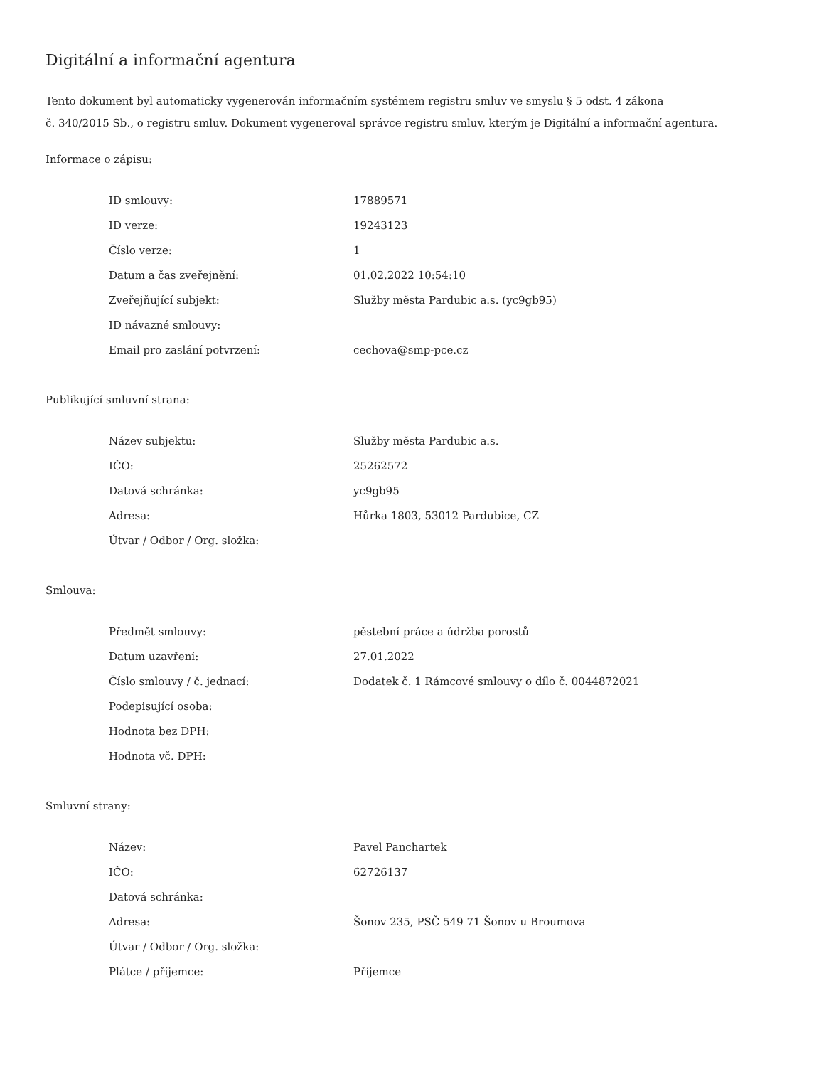Digitální a informační agentura
Tento dokument byl automaticky vygenerován informačním systémem registru smluv ve smyslu § 5 odst. 4 zákona
č. 340/2015 Sb., o registru smluv. Dokument vygeneroval správce registru smluv, kterým je Digitální a informační agentura.
Informace o zápisu:
| ID smlouvy: | 17889571 |
| ID verze: | 19243123 |
| Číslo verze: | 1 |
| Datum a čas zveřejnění: | 01.02.2022 10:54:10 |
| Zveřejňující subjekt: | Služby města Pardubic a.s. (yc9gb95) |
| ID návazné smlouvy: | |
| Email pro zaslání potvrzení: | cechova@smp-pce.cz |
Publikující smluvní strana:
| Název subjektu: | Služby města Pardubic a.s. |
| IČO: | 25262572 |
| Datová schránka: | yc9gb95 |
| Adresa: | Hůrka 1803, 53012 Pardubice, CZ |
| Útvar / Odbor / Org. složka: | |
Smlouva:
| Předmět smlouvy: | pěstební práce a údržba porostů |
| Datum uzavření: | 27.01.2022 |
| Číslo smlouvy / č. jednací: | Dodatek č. 1 Rámcové smlouvy o dílo č. 0044872021 |
| Podepisující osoba: | |
| Hodnota bez DPH: | |
| Hodnota vč. DPH: | |
Smluvní strany:
| Název: | Pavel Panchartek |
| IČO: | 62726137 |
| Datová schránka: | |
| Adresa: | Šonov 235, PSČ 549 71 Šonov u Broumova |
| Útvar / Odbor / Org. složka: | |
| Plátce / příjemce: | Příjemce |